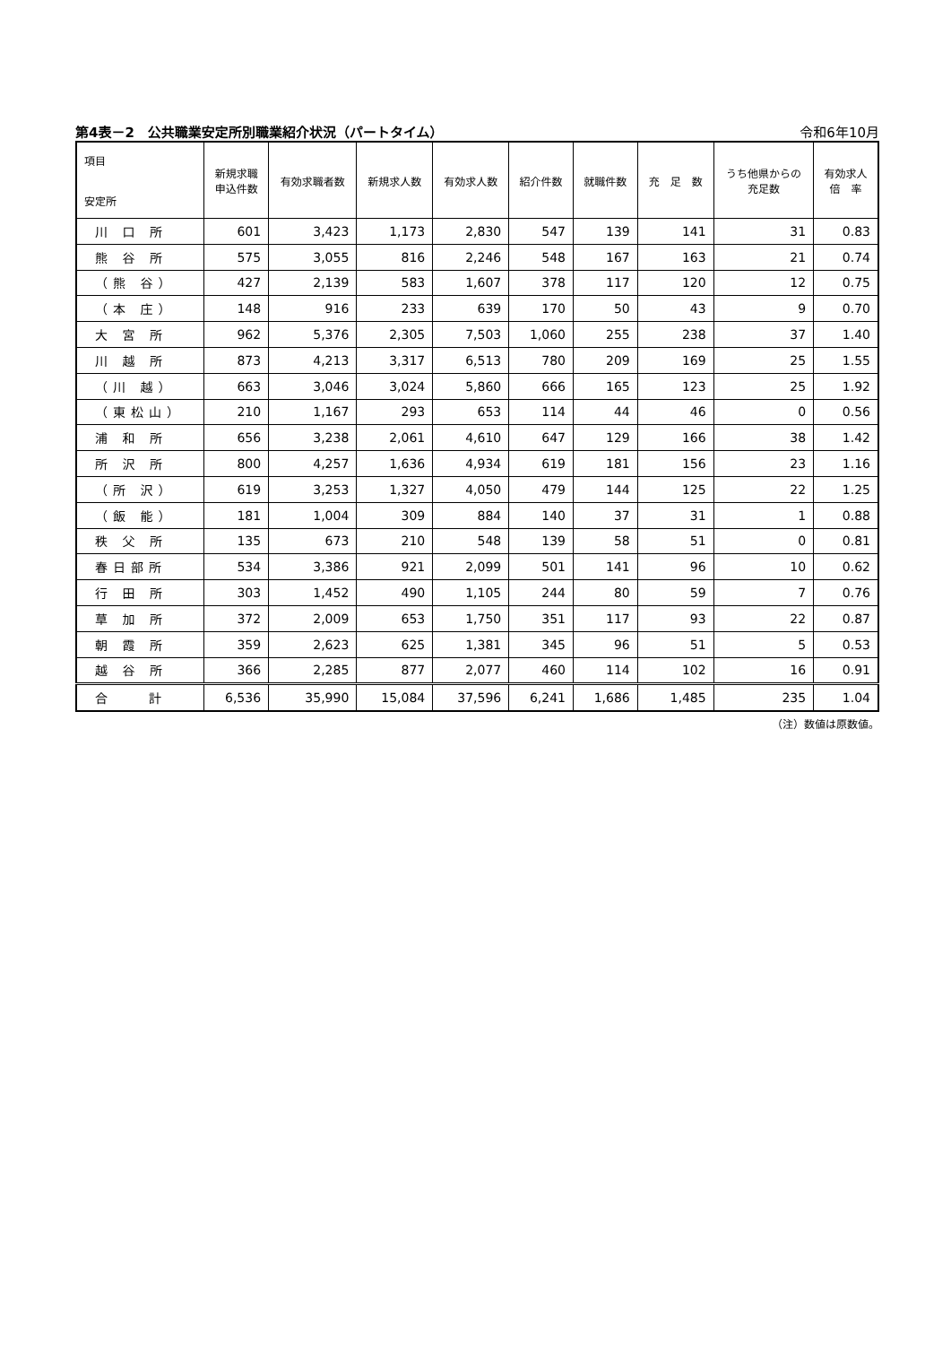第4表－2　公共職業安定所別職業紹介状況（パートタイム） 令和6年10月
| 項目 安定所 | 新規求職 申込件数 | 有効求職者数 | 新規求人数 | 有効求人数 | 紹介件数 | 就職件数 | 充 足 数 | うち他県からの 充足数 | 有効求人 倍 率 |
| --- | --- | --- | --- | --- | --- | --- | --- | --- | --- |
| 川 口 所 | 601 | 3,423 | 1,173 | 2,830 | 547 | 139 | 141 | 31 | 0.83 |
| 熊 谷 所 | 575 | 3,055 | 816 | 2,246 | 548 | 167 | 163 | 21 | 0.74 |
| （熊 谷） | 427 | 2,139 | 583 | 1,607 | 378 | 117 | 120 | 12 | 0.75 |
| （本 庄） | 148 | 916 | 233 | 639 | 170 | 50 | 43 | 9 | 0.70 |
| 大 宮 所 | 962 | 5,376 | 2,305 | 7,503 | 1,060 | 255 | 238 | 37 | 1.40 |
| 川 越 所 | 873 | 4,213 | 3,317 | 6,513 | 780 | 209 | 169 | 25 | 1.55 |
| （川 越） | 663 | 3,046 | 3,024 | 5,860 | 666 | 165 | 123 | 25 | 1.92 |
| （東松山） | 210 | 1,167 | 293 | 653 | 114 | 44 | 46 | 0 | 0.56 |
| 浦 和 所 | 656 | 3,238 | 2,061 | 4,610 | 647 | 129 | 166 | 38 | 1.42 |
| 所 沢 所 | 800 | 4,257 | 1,636 | 4,934 | 619 | 181 | 156 | 23 | 1.16 |
| （所 沢） | 619 | 3,253 | 1,327 | 4,050 | 479 | 144 | 125 | 22 | 1.25 |
| （飯 能） | 181 | 1,004 | 309 | 884 | 140 | 37 | 31 | 1 | 0.88 |
| 秩 父 所 | 135 | 673 | 210 | 548 | 139 | 58 | 51 | 0 | 0.81 |
| 春日部所 | 534 | 3,386 | 921 | 2,099 | 501 | 141 | 96 | 10 | 0.62 |
| 行 田 所 | 303 | 1,452 | 490 | 1,105 | 244 | 80 | 59 | 7 | 0.76 |
| 草 加 所 | 372 | 2,009 | 653 | 1,750 | 351 | 117 | 93 | 22 | 0.87 |
| 朝 霞 所 | 359 | 2,623 | 625 | 1,381 | 345 | 96 | 51 | 5 | 0.53 |
| 越 谷 所 | 366 | 2,285 | 877 | 2,077 | 460 | 114 | 102 | 16 | 0.91 |
| 合 計 | 6,536 | 35,990 | 15,084 | 37,596 | 6,241 | 1,686 | 1,485 | 235 | 1.04 |
（注）数値は原数値。